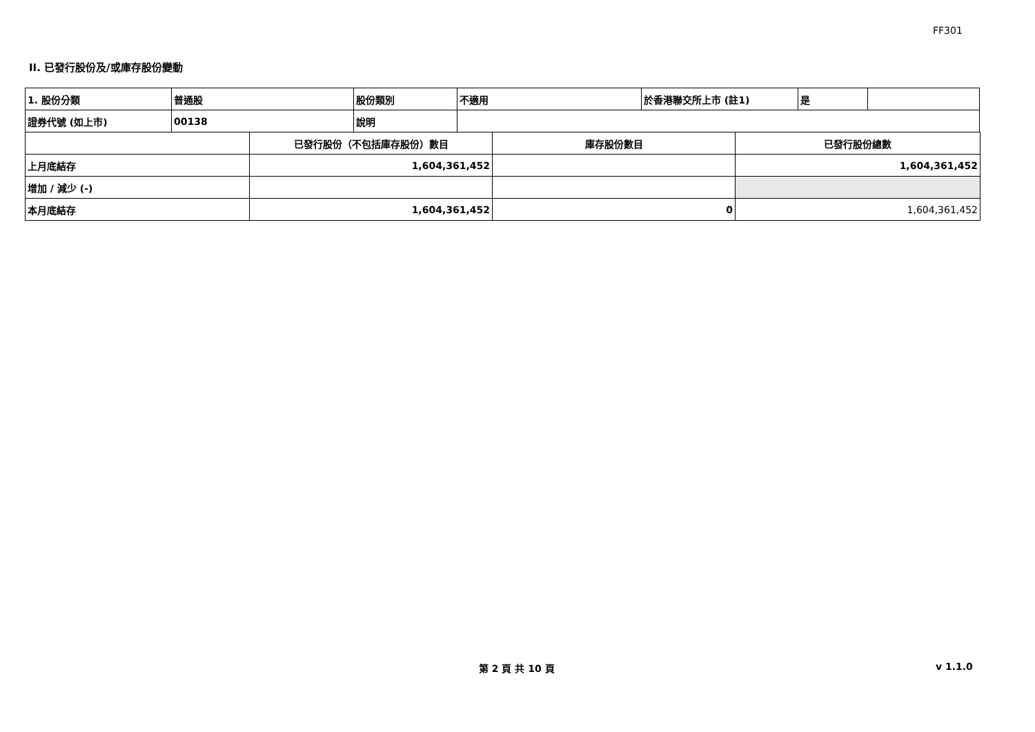FF301
II. 已發行股份及/或庫存股份變動
| 1. 股份分類 | 普通股 | 股份類別 | 不適用 | 於香港聯交所上市 (註1) | 是 | |
| 證券代號 (如上市) | 00138 | 說明 | | | | |
| | 已發行股份（不包括庫存股份）數目 | 庫存股份數目 | 已發行股份總數 |
| 上月底結存 | 1,604,361,452 | | 1,604,361,452 |
| 增加 / 減少 (-) | | | |
| 本月底結存 | 1,604,361,452 | 0 | 1,604,361,452 |
第 2 頁 共 10 頁 v 1.1.0